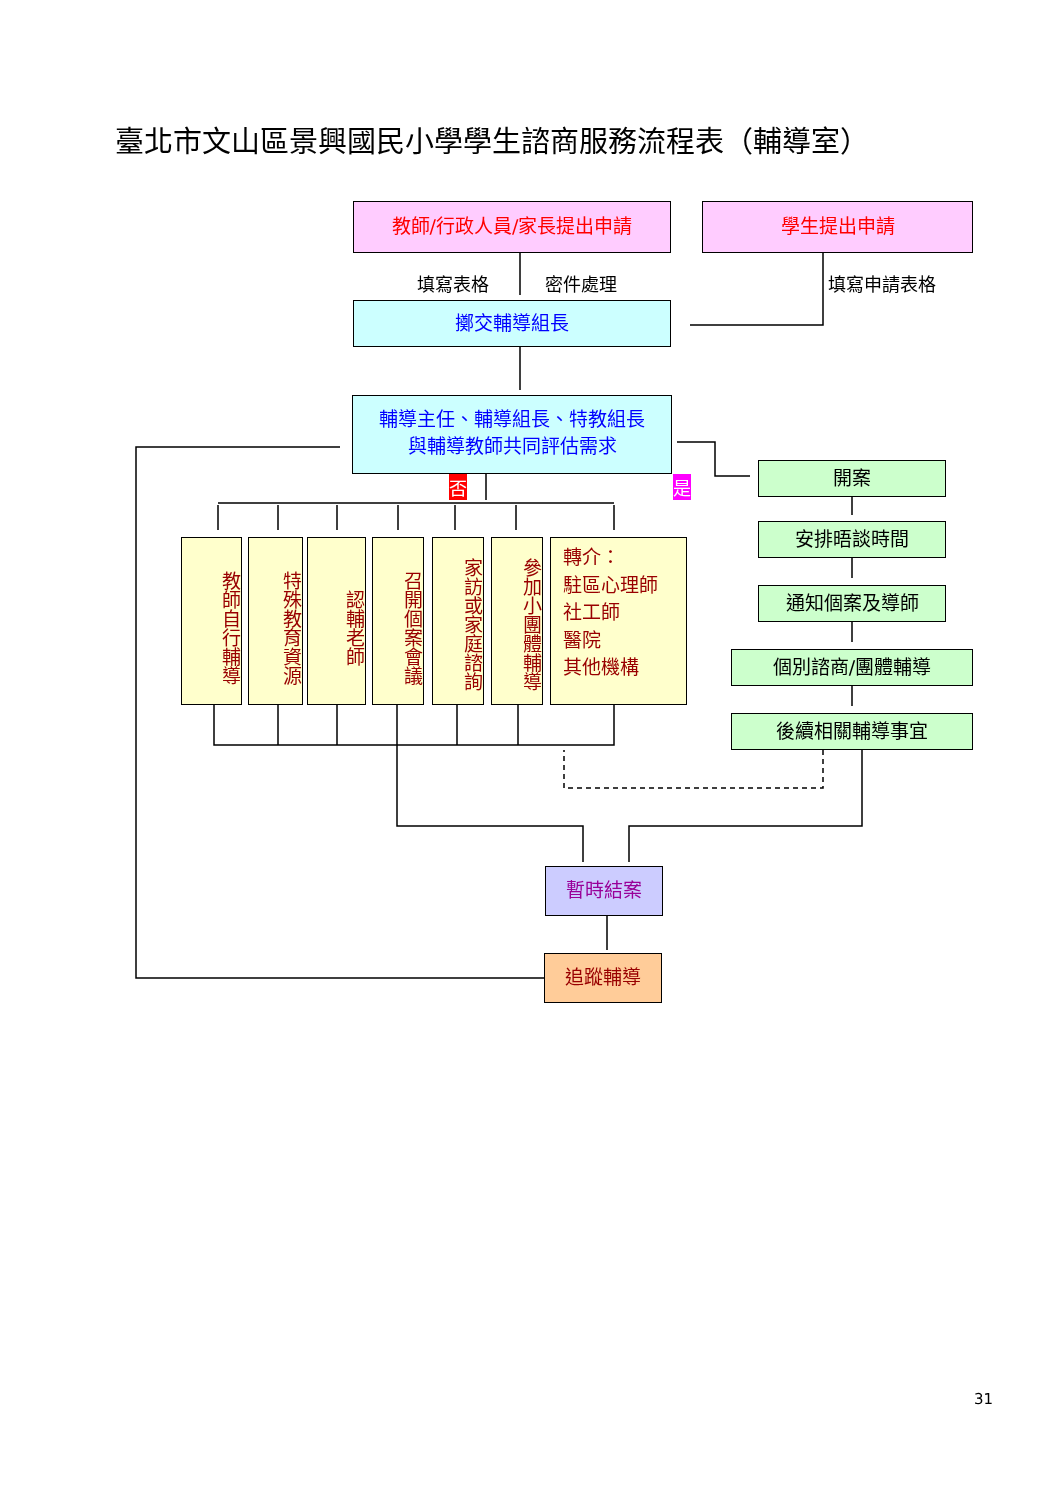臺北市文山區景興國民小學學生諮商服務流程表（輔導室）
教師/行政人員/家長提出申請 學生提出申請
填寫表格 密件處理 填寫申請表格
擲交輔導組長
輔導主任、輔導組長、特教組長
與輔導教師共同評估需求
否 是
教師自行輔導
特殊教育資源
認輔老師
召開個案會議
家訪或家庭諮詢
參加小團體輔導
轉介：
駐區心理師
社工師
醫院
其他機構
開案
安排晤談時間
通知個案及導師
個別諮商/團體輔導
後續相關輔導事宜
暫時結案
追蹤輔導
31